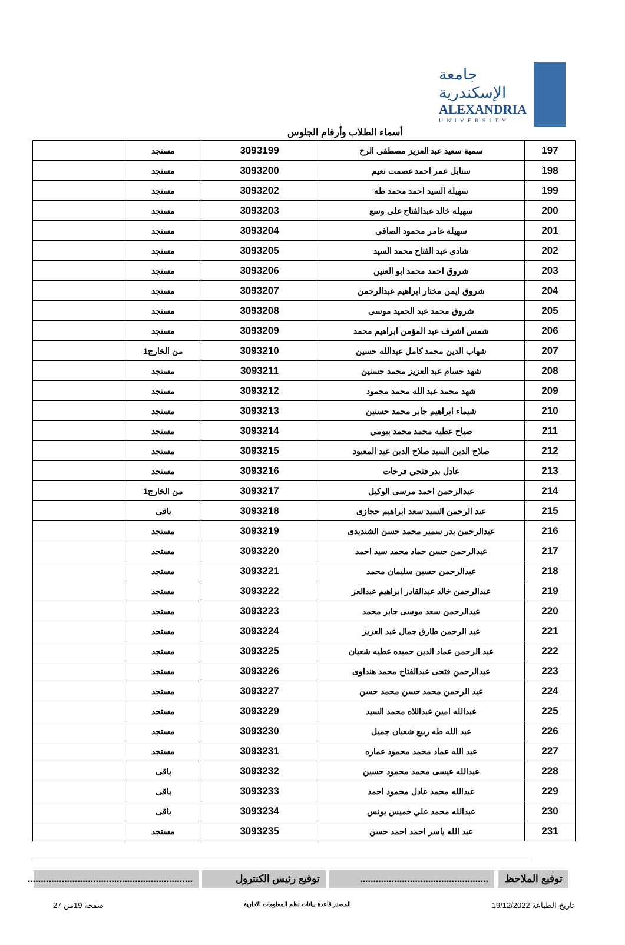جامعة الإسكندرية
ALEXANDRIA
UNIVERSITY
أسماء الطلاب وأرقام الجلوس
| 197 | سمية سعيد عبد العزيز مصطفى الرخ | 3093199 | مستجد | |
| 198 | سنابل عمر احمد عصمت نعيم | 3093200 | مستجد | |
| 199 | سهيلة السيد احمد محمد طه | 3093202 | مستجد | |
| 200 | سهيله خالد عبدالفتاح على وسع | 3093203 | مستجد | |
| 201 | سهيلة عامر محمود الصافى | 3093204 | مستجد | |
| 202 | شادى عبد الفتاح محمد السيد | 3093205 | مستجد | |
| 203 | شروق احمد محمد ابو العنين | 3093206 | مستجد | |
| 204 | شروق ايمن مختار ابراهيم عبدالرحمن | 3093207 | مستجد | |
| 205 | شروق محمد عبد الحميد موسى | 3093208 | مستجد | |
| 206 | شمس اشرف عبد المؤمن ابراهيم محمد | 3093209 | مستجد | |
| 207 | شهاب الدين محمد كامل عبدالله حسين | 3093210 | من الخارج1 | |
| 208 | شهد حسام عبد العزيز محمد حسنين | 3093211 | مستجد | |
| 209 | شهد محمد عبد الله محمد محمود | 3093212 | مستجد | |
| 210 | شيماء ابراهيم جابر محمد حسنين | 3093213 | مستجد | |
| 211 | صباح عطيه محمد محمد بيومي | 3093214 | مستجد | |
| 212 | صلاح الدين السيد صلاح الدين عبد المعبود | 3093215 | مستجد | |
| 213 | عادل بدر فتحي فرحات | 3093216 | مستجد | |
| 214 | عبدالرحمن احمد مرسى الوكيل | 3093217 | من الخارج1 | |
| 215 | عبد الرحمن السيد سعد ابراهيم حجازى | 3093218 | باقى | |
| 216 | عبدالرحمن بدر سمير محمد حسن الشنديدى | 3093219 | مستجد | |
| 217 | عبدالرحمن حسن حماد محمد سيد احمد | 3093220 | مستجد | |
| 218 | عبدالرحمن حسين سليمان محمد | 3093221 | مستجد | |
| 219 | عبدالرحمن خالد عبدالقادر ابراهيم عبدالعز | 3093222 | مستجد | |
| 220 | عبدالرحمن سعد موسى جابر محمد | 3093223 | مستجد | |
| 221 | عبد الرحمن طارق جمال عبد العزيز | 3093224 | مستجد | |
| 222 | عبد الرحمن عماد الدين حميده عطيه شعبان | 3093225 | مستجد | |
| 223 | عبدالرحمن فتحى عبدالفتاح محمد هنداوى | 3093226 | مستجد | |
| 224 | عبد الرحمن محمد حسن محمد حسن | 3093227 | مستجد | |
| 225 | عبدالله امين عبداللاه محمد السيد | 3093229 | مستجد | |
| 226 | عبد الله طه ربيع شعبان جميل | 3093230 | مستجد | |
| 227 | عبد الله عماد محمد محمود عماره | 3093231 | مستجد | |
| 228 | عبدالله عيسى محمد محمود حسين | 3093232 | باقى | |
| 229 | عبدالله محمد عادل محمود احمد | 3093233 | باقى | |
| 230 | عبدالله محمد علي خميس يونس | 3093234 | باقى | |
| 231 | عبد الله ياسر احمد احمد حسن | 3093235 | مستجد | |
توقيع الملاحظ
.................................................
توقيع رئيس الكنترول
...............................................................
تاريخ الطباعة 19/12/2022 المصدر قاعدة بيانات نظم المعلومات الادارية صفحة 19من 27